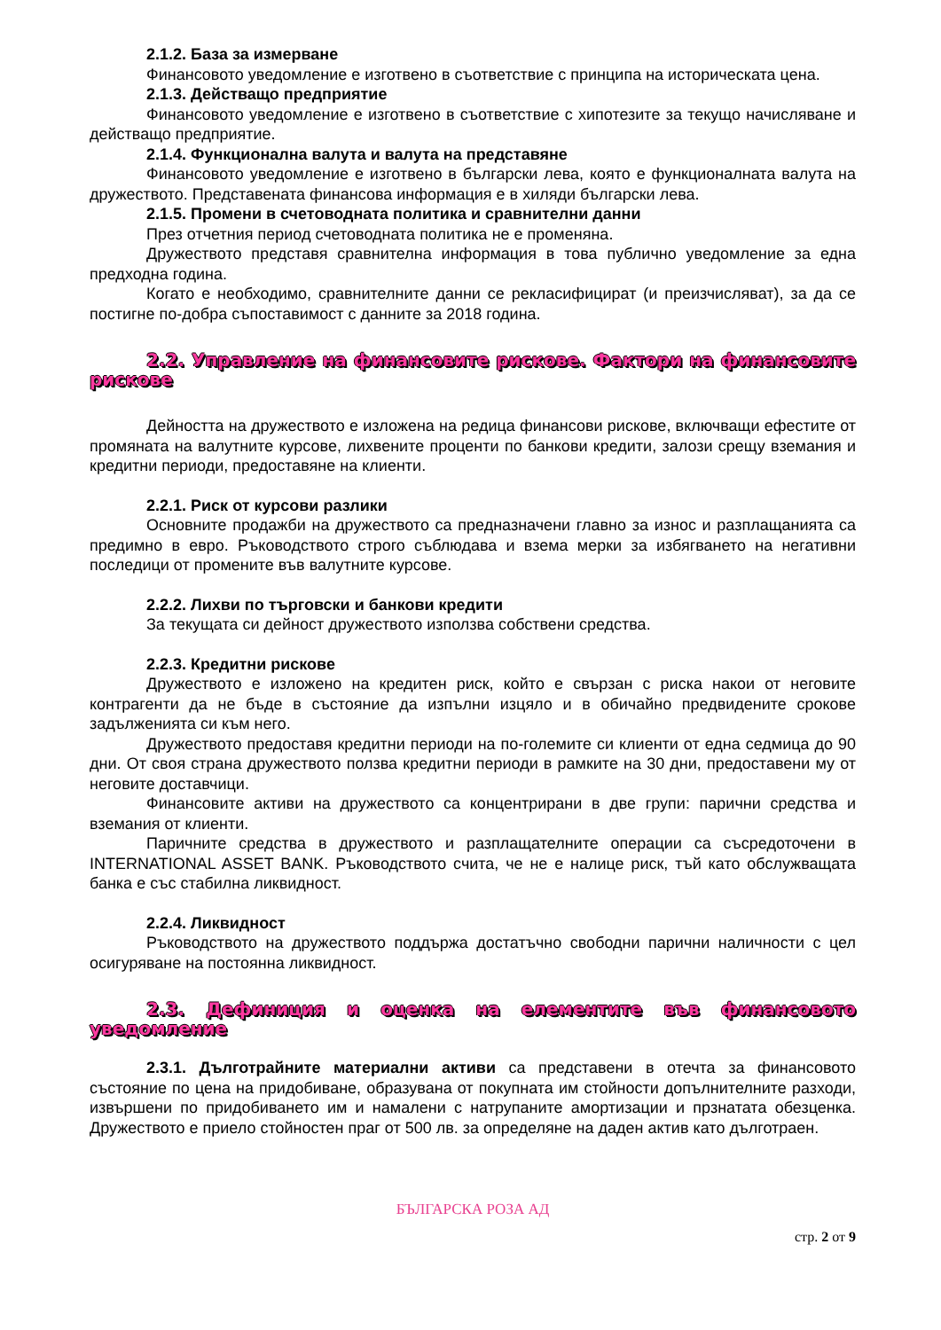2.1.2. База за измерване
Финансовото уведомление е изготвено в съответствие с принципа на историческата цена.
2.1.3. Действащо предприятие
Финансовото уведомление е изготвено в съответствие с хипотезите за текущо начисляване и действащо предприятие.
2.1.4. Функционална валута и валута на представяне
Финансовото уведомление е изготвено в български лева, която е функционалната валута на дружеството. Представената финансова информация е в хиляди български лева.
2.1.5. Промени в счетоводната политика и сравнителни данни
През отчетния период счетоводната политика не е променяна.
Дружеството представя сравнителна информация в това публично уведомление за една предходна година.
Когато е необходимо, сравнителните данни се рекласифицират (и преизчисляват), за да се постигне по-добра съпоставимост с данните за 2018 година.
2.2. Управление на финансовите рискове. Фактори на финансовите рискове
Дейността на дружеството е изложена на редица финансови рискове, включващи ефестите от промяната на валутните курсове, лихвените проценти по банкови кредити, залози срещу вземания и кредитни периоди, предоставяне на клиенти.
2.2.1. Риск от курсови разлики
Основните продажби на дружеството са предназначени главно за износ и разплащанията са предимно в евро. Ръководството строго съблюдава и взема мерки за избягването на негативни последици от промените във валутните курсове.
2.2.2. Лихви по търговски и банкови кредити
За текущата си дейност дружеството използва собствени средства.
2.2.3. Кредитни рискове
Дружеството е изложено на кредитен риск, който е свързан с риска накои от неговите контрагенти да не бъде в състояние да изпълни изцяло и в обичайно предвидените срокове задълженията си към него.
Дружеството предоставя кредитни периоди на по-големите си клиенти от една седмица до 90 дни. От своя страна дружеството ползва кредитни периоди в рамките на 30 дни, предоставени му от неговите доставчици.
Финансовите активи на дружеството са концентрирани в две групи: парични средства и вземания от клиенти.
Паричните средства в дружеството и разплащателните операции са съсредоточени в INTERNATIONAL ASSET BANK. Ръководството счита, че не е налице риск, тъй като обслужващата банка е със стабилна ликвидност.
2.2.4. Ликвидност
Ръководството на дружеството поддържа достатъчно свободни парични наличности с цел осигуряване на постоянна ликвидност.
2.3. Дефиниция и оценка на елементите във финансовото уведомление
2.3.1. Дълготрайните материални активи са представени в отечта за финансовото състояние по цена на придобиване, образувана от покупната им стойности допълнителните разходи, извършени по придобиването им и намалени с натрупаните амортизации и прзнатата обезценка. Дружеството е приело стойностен праг от 500 лв. за определяне на даден актив като дълготраен.
БЪЛГАРСКА РОЗА АД
стр. 2 от 9